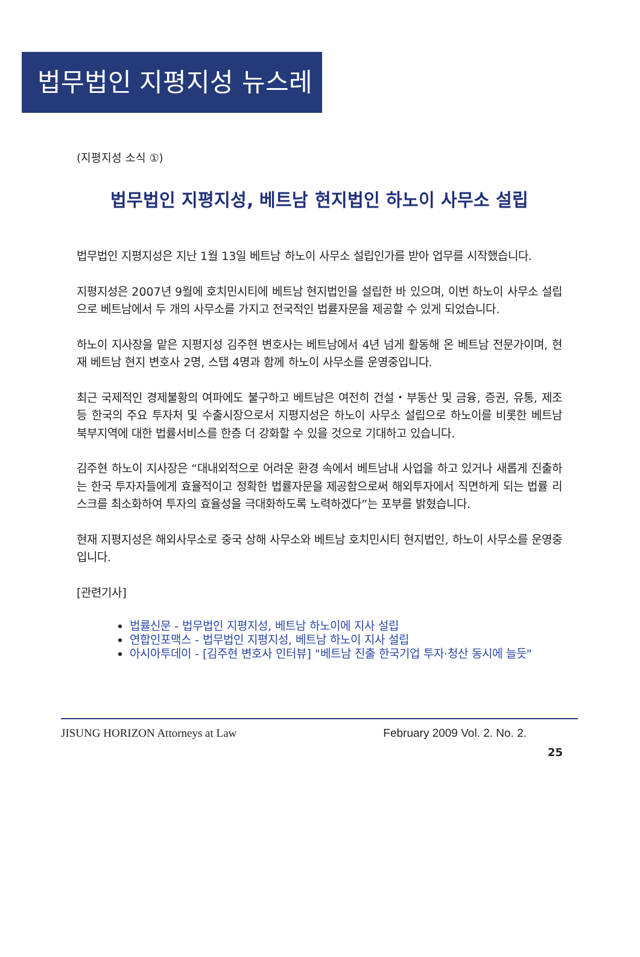법무법인 지평지성 뉴스레터
(지평지성 소식 ①)
법무법인 지평지성, 베트남 현지법인 하노이 사무소 설립
법무법인 지평지성은 지난 1월 13일 베트남 하노이 사무소 설립인가를 받아 업무를 시작했습니다.
지평지성은 2007년 9월에 호치민시티에 베트남 현지법인을 설립한 바 있으며, 이번 하노이 사무소 설립으로 베트남에서 두 개의 사무소를 가지고 전국적인 법률자문을 제공할 수 있게 되었습니다.
하노이 지사장을 맡은 지평지성 김주현 변호사는 베트남에서 4년 넘게 활동해 온 베트남 전문가이며, 현재 베트남 현지 변호사 2명, 스탭 4명과 함께 하노이 사무소를 운영중입니다.
최근 국제적인 경제불황의 여파에도 불구하고 베트남은 여전히 건설・부동산 및 금융, 증권, 유통, 제조 등 한국의 주요 투자처 및 수출시장으로서 지평지성은 하노이 사무소 설립으로 하노이를 비롯한 베트남 북부지역에 대한 법률서비스를 한층 더 강화할 수 있을 것으로 기대하고 있습니다.
김주현 하노이 지사장은 “대내외적으로 어려운 환경 속에서 베트남내 사업을 하고 있거나 새롭게 진출하는 한국 투자자들에게 효율적이고 정확한 법률자문을 제공함으로써 해외투자에서 직면하게 되는 법률 리스크를 최소화하여 투자의 효율성을 극대화하도록 노력하겠다”는 포부를 밝혔습니다.
현재 지평지성은 해외사무소로 중국 상해 사무소와 베트남 호치민시티 현지법인, 하노이 사무소를 운영중입니다.
[관련기사]
법률신문 - 법무법인 지평지성, 베트남 하노이에 지사 설립
연합인포맥스 - 법무법인 지평지성, 베트남 하노이 지사 설립
아시아투데이 - [김주현 변호사 인터뷰] "베트남 진출 한국기업 투자·청산 동시에 늘듯"
JISUNG HORIZON Attorneys at Law February 2009 Vol. 2. No. 2.
25